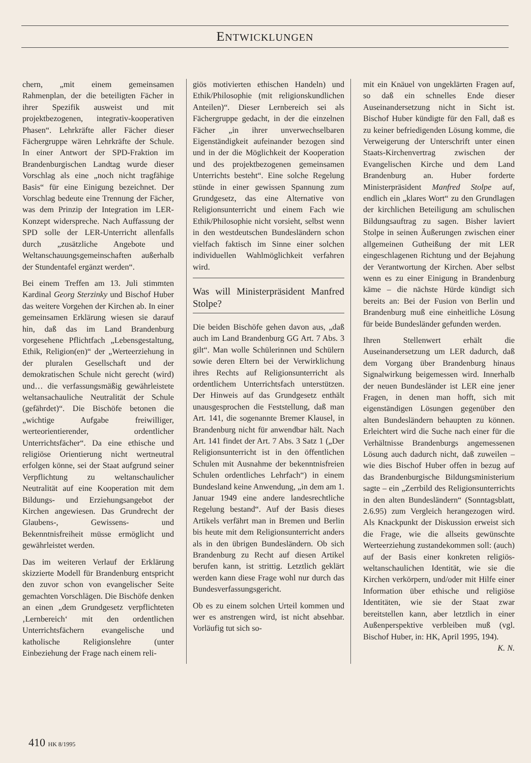ENTWICKLUNGEN
chern, „mit einem gemeinsamen Rahmenplan, der die beteiligten Fächer in ihrer Spezifik ausweist und mit projektbezogenen, integrativ-kooperativen Phasen“. Lehrkräfte aller Fächer dieser Fächergruppe wären Lehrkräfte der Schule. In einer Antwort der SPD-Fraktion im Brandenburgischen Landtag wurde dieser Vorschlag als eine „noch nicht tragfähige Basis“ für eine Einigung bezeichnet. Der Vorschlag bedeute eine Trennung der Fächer, was dem Prinzip der Integration im LER-Konzept widerspreche. Nach Auffassung der SPD solle der LER-Unterricht allenfalls durch „zusätzliche Angebote und Weltanschauungsgemeinschaften außerhalb der Stundentafel ergänzt werden“.
Bei einem Treffen am 13. Juli stimmten Kardinal Georg Sterzinky und Bischof Huber das weitere Vorgehen der Kirchen ab. In einer gemeinsamen Erklärung wiesen sie darauf hin, daß das im Land Brandenburg vorgesehene Pflichtfach „Lebensgestaltung, Ethik, Religion(en)“ der „Werteerziehung in der pluralen Gesellschaft und der demokratischen Schule nicht gerecht (wird) und… die verfassungsmäßig gewährleistete weltansachauliche Neutralität der Schule (gefährdet)“. Die Bischöfe betonen die „wichtige Aufgabe freiwilliger, werteorientierender, ordentlicher Unterrichtsfächer“. Da eine ethische und religiöse Orientierung nicht wertneutral erfolgen könne, sei der Staat aufgrund seiner Verpflichtung zu weltanschaulicher Neutralität auf eine Kooperation mit dem Bildungs- und Erziehungsangebot der Kirchen angewiesen. Das Grundrecht der Glaubens-, Gewissens- und Bekenntnisfreiheit müsse ermöglicht und gewährleistet werden.
Das im weiteren Verlauf der Erklärung skizzierte Modell für Brandenburg entspricht den zuvor schon von evangelischer Seite gemachten Vorschlägen. Die Bischöfe denken an einen „dem Grundgesetz verpflichteten ‚Lernbereich‘ mit den ordentlichen Unterrichtsfächern evangelische und katholische Religionslehre (unter Einbeziehung der Frage nach einem reli-
giös motivierten ethischen Handeln) und Ethik/Philosophie (mit religionskundlichen Anteilen)“. Dieser Lernbereich sei als Fächergruppe gedacht, in der die einzelnen Fächer „in ihrer unverwechselbaren Eigenständigkeit aufeinander bezogen sind und in der die Möglichkeit der Kooperation und des projektbezogenen gemeinsamen Unterrichts besteht“. Eine solche Regelung stünde in einer gewissen Spannung zum Grundgesetz, das eine Alternative von Religionsunterricht und einem Fach wie Ethik/Philosophie nicht vorsieht, selbst wenn in den westdeutschen Bundesländern schon vielfach faktisch im Sinne einer solchen individuellen Wahlmöglichkeit verfahren wird.
Was will Ministerpräsident Manfred Stolpe?
Die beiden Bischöfe gehen davon aus, „daß auch im Land Brandenburg GG Art. 7 Abs. 3 gilt“. Man wolle Schülerinnen und Schülern sowie deren Eltern bei der Verwirklichung ihres Rechts auf Religionsunterricht als ordentlichem Unterrichtsfach unterstützen. Der Hinweis auf das Grundgesetz enthält unausgesprochen die Feststellung, daß man Art. 141, die sogenannte Bremer Klausel, in Brandenburg nicht für anwendbar hält. Nach Art. 141 findet der Art. 7 Abs. 3 Satz 1 („Der Religionsunterricht ist in den öffentlichen Schulen mit Ausnahme der bekenntnisfreien Schulen ordentliches Lehrfach“) in einem Bundesland keine Anwendung, „in dem am 1. Januar 1949 eine andere landesrechtliche Regelung bestand“. Auf der Basis dieses Artikels verfährt man in Bremen und Berlin bis heute mit dem Religionsunterricht anders als in den übrigen Bundesländern. Ob sich Brandenburg zu Recht auf diesen Artikel berufen kann, ist strittig. Letztlich geklärt werden kann diese Frage wohl nur durch das Bundesverfassungsgericht.
Ob es zu einem solchen Urteil kommen und wer es anstrengen wird, ist nicht absehbar. Vorläufig tut sich so-
mit ein Knäuel von ungeklärten Fragen auf, so daß ein schnelles Ende dieser Auseinandersetzung nicht in Sicht ist. Bischof Huber kündigte für den Fall, daß es zu keiner befriedigenden Lösung komme, die Verweigerung der Unterschrift unter einen Staats-Kirchenvertrag zwischen der Evangelischen Kirche und dem Land Brandenburg an. Huber forderte Ministerpräsident Manfred Stolpe auf, endlich ein „klares Wort“ zu den Grundlagen der kirchlichen Beteiligung am schulischen Bildungsauftrag zu sagen. Bisher laviert Stolpe in seinen Äußerungen zwischen einer allgemeinen Gutheißung der mit LER eingeschlagenen Richtung und der Bejahung der Verantwortung der Kirchen. Aber selbst wenn es zu einer Einigung in Brandenburg käme – die nächste Hürde kündigt sich bereits an: Bei der Fusion von Berlin und Brandenburg muß eine einheitliche Lösung für beide Bundesländer gefunden werden.
Ihren Stellenwert erhält die Auseinandersetzung um LER dadurch, daß dem Vorgang über Brandenburg hinaus Signalwirkung beigemessen wird. Innerhalb der neuen Bundesländer ist LER eine jener Fragen, in denen man hofft, sich mit eigenständigen Lösungen gegenüber den alten Bundesländern behaupten zu können. Erleichtert wird die Suche nach einer für die Verhältnisse Brandenburgs angemessenen Lösung auch dadurch nicht, daß zuweilen – wie dies Bischof Huber offen in bezug auf das Brandenburgische Bildungsministerium sagte – ein „Zerrbild des Religionsunterrichts in den alten Bundesländern“ (Sonntagsblatt, 2.6.95) zum Vergleich herangezogen wird. Als Knackpunkt der Diskussion erweist sich die Frage, wie die allseits gewünschte Werteerziehung zustandekommen soll: (auch) auf der Basis einer konkreten religiös-weltanschaulichen Identität, wie sie die Kirchen verkörpern, und/oder mit Hilfe einer Information über ethische und religiöse Identitäten, wie sie der Staat zwar bereitstellen kann, aber letztlich in einer Außenperspektive verbleiben muß (vgl. Bischof Huber, in: HK, April 1995, 194). K. N.
410 HK 8/1995